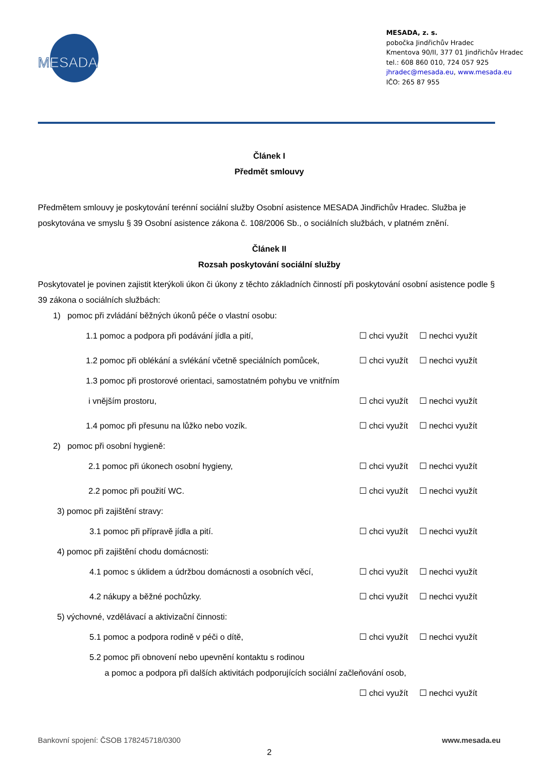MESADA
MESADA, z. s.
pobočka Jindřichův Hradec
Kmentova 90/II, 377 01 Jindřichův Hradec
tel.: 608 860 010, 724 057 925
jhradec@mesada.eu, www.mesada.eu
IČO: 265 87 955
Článek I
Předmět smlouvy
Předmětem smlouvy je poskytování terénní sociální služby Osobní asistence MESADA Jindřichův Hradec. Služba je poskytována ve smyslu § 39 Osobní asistence zákona č. 108/2006 Sb., o sociálních službách, v platném znění.
Článek II
Rozsah poskytování sociální služby
Poskytovatel je povinen zajistit kterýkoli úkon či úkony z těchto základních činností při poskytování osobní asistence podle § 39 zákona o sociálních službách:
1) pomoc při zvládání běžných úkonů péče o vlastní osobu:
1.1 pomoc a podpora při podávání jídla a pití, ☐ chci využít ☐ nechci využít
1.2 pomoc při oblékání a svlékání včetně speciálních pomůcek, ☐ chci využít ☐ nechci využít
1.3 pomoc při prostorové orientaci, samostatném pohybu ve vnitřním
i vnějším prostoru, ☐ chci využít ☐ nechci využít
1.4 pomoc při přesunu na lůžko nebo vozík. ☐ chci využít ☐ nechci využít
2) pomoc při osobní hygieně:
2.1 pomoc při úkonech osobní hygieny, ☐ chci využít ☐ nechci využít
2.2 pomoc při použití WC. ☐ chci využít ☐ nechci využít
3) pomoc při zajištění stravy:
3.1 pomoc při přípravě jídla a pití. ☐ chci využít ☐ nechci využít
4) pomoc při zajištění chodu domácnosti:
4.1 pomoc s úklidem a údržbou domácnosti a osobních věcí, ☐ chci využít ☐ nechci využít
4.2 nákupy a běžné pochůzky. ☐ chci využít ☐ nechci využít
5) výchovné, vzdělávací a aktivizační činnosti:
5.1 pomoc a podpora rodině v péči o dítě, ☐ chci využít ☐ nechci využít
5.2 pomoc při obnovení nebo upevnění kontaktu s rodinou
a pomoc a podpora při dalších aktivitách podporujících sociální začleňování osob,
☐ chci využít ☐ nechci využít
Bankovní spojení: ČSOB 178245718/0300 www.mesada.eu
2